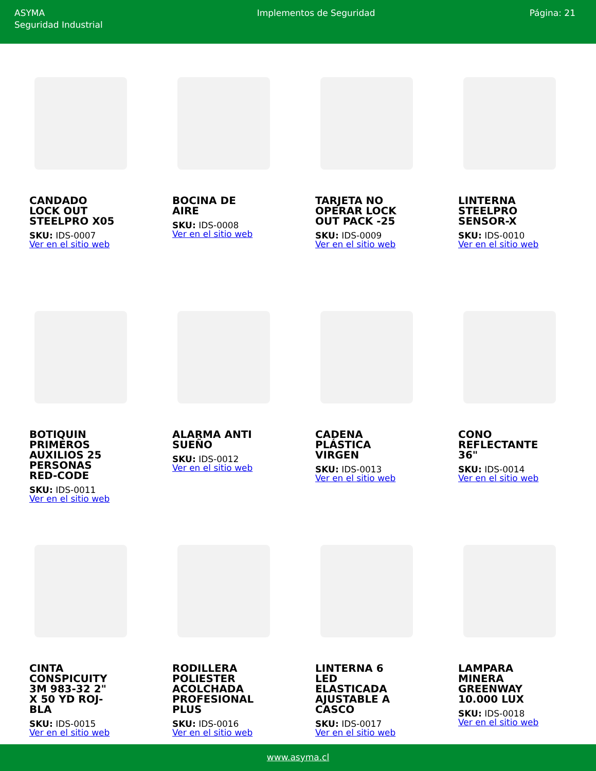ASYMA
Seguridad Industrial
Implementos de Seguridad Página: 21
CANDADO LOCK OUT STEELPRO X05
SKU: IDS-0007
Ver en el sitio web
BOCINA DE AIRE
SKU: IDS-0008
Ver en el sitio web
TARJETA NO OPERAR LOCK OUT PACK -25
SKU: IDS-0009
Ver en el sitio web
LINTERNA STEELPRO SENSOR-X
SKU: IDS-0010
Ver en el sitio web
BOTIQUIN PRIMEROS AUXILIOS 25 PERSONAS RED-CODE
SKU: IDS-0011
Ver en el sitio web
ALARMA ANTI SUEÑO
SKU: IDS-0012
Ver en el sitio web
CADENA PLÁSTICA VIRGEN
SKU: IDS-0013
Ver en el sitio web
CONO REFLECTANTE 36"
SKU: IDS-0014
Ver en el sitio web
CINTA CONSPICUITY 3M 983-32 2" X 50 YD ROJ-BLA
SKU: IDS-0015
Ver en el sitio web
RODILLERA POLIESTER ACOLCHADA PROFESIONAL PLUS
SKU: IDS-0016
Ver en el sitio web
LINTERNA 6 LED ELASTICADA AJUSTABLE A CASCO
SKU: IDS-0017
Ver en el sitio web
LAMPARA MINERA GREENWAY 10.000 LUX
SKU: IDS-0018
Ver en el sitio web
www.asyma.cl